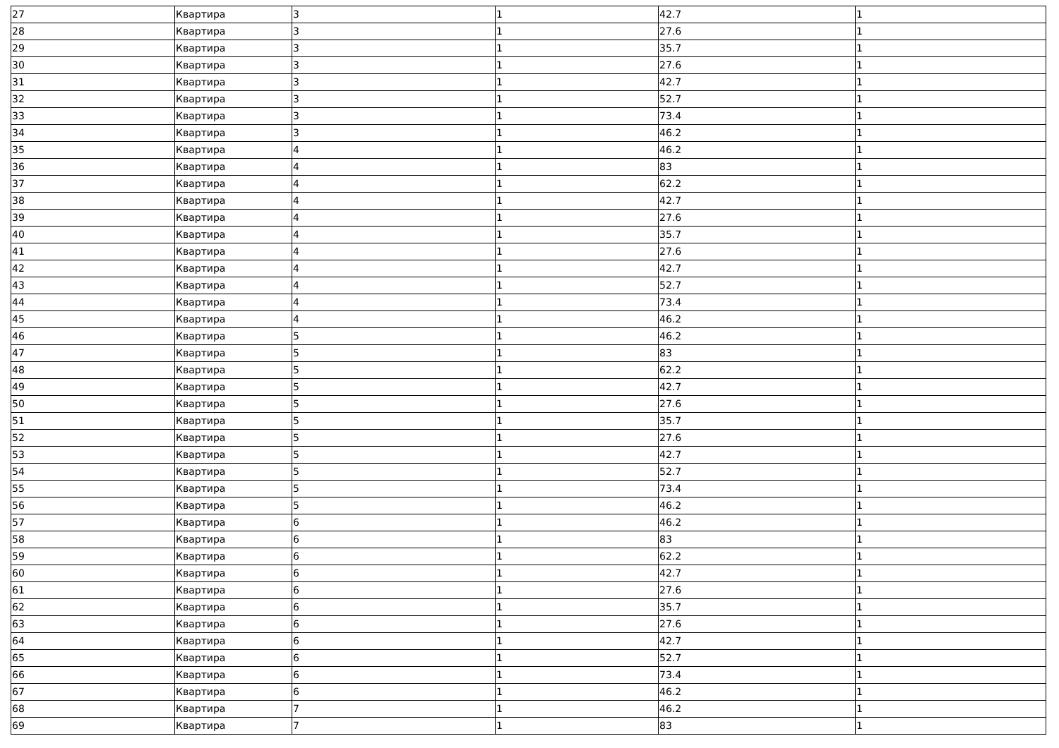| 27 | Квартира | 3 | 1 | 42.7 | 1 |
| 28 | Квартира | 3 | 1 | 27.6 | 1 |
| 29 | Квартира | 3 | 1 | 35.7 | 1 |
| 30 | Квартира | 3 | 1 | 27.6 | 1 |
| 31 | Квартира | 3 | 1 | 42.7 | 1 |
| 32 | Квартира | 3 | 1 | 52.7 | 1 |
| 33 | Квартира | 3 | 1 | 73.4 | 1 |
| 34 | Квартира | 3 | 1 | 46.2 | 1 |
| 35 | Квартира | 4 | 1 | 46.2 | 1 |
| 36 | Квартира | 4 | 1 | 83 | 1 |
| 37 | Квартира | 4 | 1 | 62.2 | 1 |
| 38 | Квартира | 4 | 1 | 42.7 | 1 |
| 39 | Квартира | 4 | 1 | 27.6 | 1 |
| 40 | Квартира | 4 | 1 | 35.7 | 1 |
| 41 | Квартира | 4 | 1 | 27.6 | 1 |
| 42 | Квартира | 4 | 1 | 42.7 | 1 |
| 43 | Квартира | 4 | 1 | 52.7 | 1 |
| 44 | Квартира | 4 | 1 | 73.4 | 1 |
| 45 | Квартира | 4 | 1 | 46.2 | 1 |
| 46 | Квартира | 5 | 1 | 46.2 | 1 |
| 47 | Квартира | 5 | 1 | 83 | 1 |
| 48 | Квартира | 5 | 1 | 62.2 | 1 |
| 49 | Квартира | 5 | 1 | 42.7 | 1 |
| 50 | Квартира | 5 | 1 | 27.6 | 1 |
| 51 | Квартира | 5 | 1 | 35.7 | 1 |
| 52 | Квартира | 5 | 1 | 27.6 | 1 |
| 53 | Квартира | 5 | 1 | 42.7 | 1 |
| 54 | Квартира | 5 | 1 | 52.7 | 1 |
| 55 | Квартира | 5 | 1 | 73.4 | 1 |
| 56 | Квартира | 5 | 1 | 46.2 | 1 |
| 57 | Квартира | 6 | 1 | 46.2 | 1 |
| 58 | Квартира | 6 | 1 | 83 | 1 |
| 59 | Квартира | 6 | 1 | 62.2 | 1 |
| 60 | Квартира | 6 | 1 | 42.7 | 1 |
| 61 | Квартира | 6 | 1 | 27.6 | 1 |
| 62 | Квартира | 6 | 1 | 35.7 | 1 |
| 63 | Квартира | 6 | 1 | 27.6 | 1 |
| 64 | Квартира | 6 | 1 | 42.7 | 1 |
| 65 | Квартира | 6 | 1 | 52.7 | 1 |
| 66 | Квартира | 6 | 1 | 73.4 | 1 |
| 67 | Квартира | 6 | 1 | 46.2 | 1 |
| 68 | Квартира | 7 | 1 | 46.2 | 1 |
| 69 | Квартира | 7 | 1 | 83 | 1 |